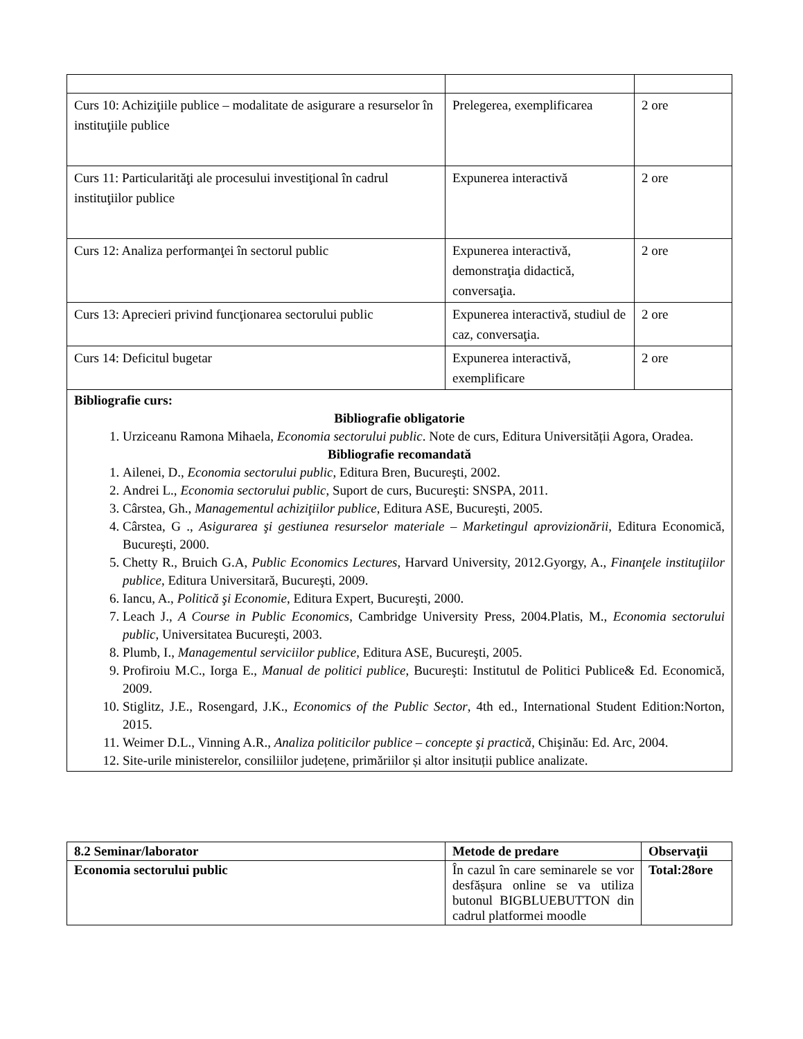| Curs 10: Achiziţiile publice – modalitate de asigurare a resurselor în instituţiile publice | Prelegerea, exemplificarea | 2 ore |
| Curs 11: Particularităţi ale procesului investiţional în cadrul instituţiilor publice | Expunerea interactivă | 2 ore |
| Curs 12: Analiza performanţei în sectorul public | Expunerea interactivă, demonstraţia didactică, conversaţia. | 2 ore |
| Curs 13: Aprecieri privind funcţionarea sectorului public | Expunerea interactivă, studiul de caz, conversaţia. | 2 ore |
| Curs 14: Deficitul bugetar | Expunerea interactivă, exemplificare | 2 ore |
| Bibliografie curs: Bibliografie obligatorie 1. Urziceanu Ramona Mihaela, Economia sectorului public . Note de curs, Editura Universității Agora, Oradea. Bibliografie recomandată 1. Ailenei, D., Economia sectorului public , Editura Bren, Bucureşti, 2002. 2. Andrei L., Economia sectorului public , Suport de curs, Bucureşti: SNSPA, 2011. 3. Cârstea, Gh., Managementul achiziţiilor publice , Editura ASE, Bucureşti, 2005. 4. Cârstea, G ., Asigurarea şi gestiunea resurselor materiale – Marketingul aprovizionării , Editura Economică, Bucureşti, 2000. 5. Chetty R., Bruich G.A, Public Economics Lectures , Harvard University, 2012.Gyorgy, A., Finanţele instituţiilor publice, Editura Universitară, Bucureşti, 2009. 6. Iancu, A., Politică şi Economie , Editura Expert, Bucureşti, 2000. 7. Leach J., A Course in Public Economics , Cambridge University Press, 2004.Platis, M., Economia sectorului public, Universitatea Bucureşti, 2003. 8. Plumb, I., Managementul serviciilor publice , Editura ASE, Bucureşti, 2005. 9. Profiroiu M.C., Iorga E., Manual de politici publice , Bucureşti: Institutul de Politici Publice& Ed. Economică, 2009. 10. Stiglitz, J.E., Rosengard, J.K., Economics of the Public Sector , 4th ed., International Student Edition:Norton, 2015. 11. Weimer D.L., Vinning A.R., Analiza politicilor publice – concepte şi practică , Chişinău: Ed. Arc, 2004. 12. Site-urile ministerelor, consiliilor județene, primăriilor și altor insituții publice analizate. | | |
| 8.2 Seminar/laborator | Metode de predare | Observaţii |
| --- | --- | --- |
| Economia sectorului public | În cazul în care seminarele se vor desfășura online se va utiliza butonul BIGBLUEBUTTON din cadrul platformei moodle | Total:28ore |